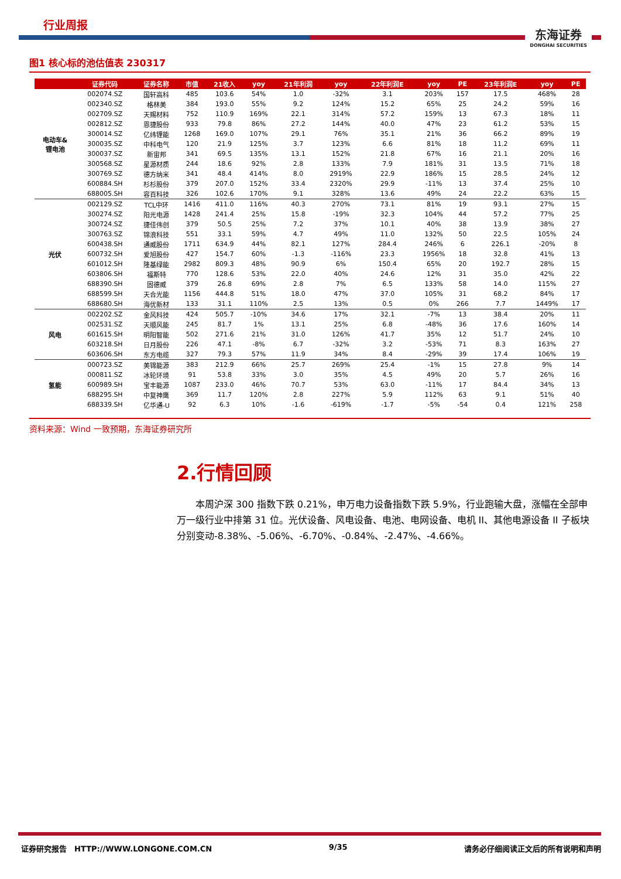行业周报
东海证券
DONGHAI SECURITIES
图1 核心标的池估值表 230317
| | 证券代码 | 证券名称 | 市值 | 21收入 | yoy | 21年利润 | yoy | 22年利润E | yoy | PE | 23年利润E | yoy | PE |
| --- | --- | --- | --- | --- | --- | --- | --- | --- | --- | --- | --- | --- | --- |
| 电动车& 锂电池 | 002074.SZ | 国轩高科 | 485 | 103.6 | 54% | 1.0 | -32% | 3.1 | 203% | 157 | 17.5 | 468% | 28 |
| | 002340.SZ | 格林美 | 384 | 193.0 | 55% | 9.2 | 124% | 15.2 | 65% | 25 | 24.2 | 59% | 16 |
| | 002709.SZ | 天赐材料 | 752 | 110.9 | 169% | 22.1 | 314% | 57.2 | 159% | 13 | 67.3 | 18% | 11 |
| | 002812.SZ | 恩捷股份 | 933 | 79.8 | 86% | 27.2 | 144% | 40.0 | 47% | 23 | 61.2 | 53% | 15 |
| | 300014.SZ | 亿纬锂能 | 1268 | 169.0 | 107% | 29.1 | 76% | 35.1 | 21% | 36 | 66.2 | 89% | 19 |
| | 300035.SZ | 中科电气 | 120 | 21.9 | 125% | 3.7 | 123% | 6.6 | 81% | 18 | 11.2 | 69% | 11 |
| | 300037.SZ | 新宙邦 | 341 | 69.5 | 135% | 13.1 | 152% | 21.8 | 67% | 16 | 21.1 | 20% | 16 |
| | 300568.SZ | 星源材质 | 244 | 18.6 | 92% | 2.8 | 133% | 7.9 | 181% | 31 | 13.5 | 71% | 18 |
| | 300769.SZ | 德方纳米 | 341 | 48.4 | 414% | 8.0 | 2919% | 22.9 | 186% | 15 | 28.5 | 24% | 12 |
| | 600884.SH | 杉杉股份 | 379 | 207.0 | 152% | 33.4 | 2320% | 29.9 | -11% | 13 | 37.4 | 25% | 10 |
| | 688005.SH | 容百科技 | 326 | 102.6 | 170% | 9.1 | 328% | 13.6 | 49% | 24 | 22.2 | 63% | 15 |
| 光伏 | 002129.SZ | TCL中环 | 1416 | 411.0 | 116% | 40.3 | 270% | 73.1 | 81% | 19 | 93.1 | 27% | 15 |
| | 300274.SZ | 阳光电源 | 1428 | 241.4 | 25% | 15.8 | -19% | 32.3 | 104% | 44 | 57.2 | 77% | 25 |
| | 300724.SZ | 捷佳伟创 | 379 | 50.5 | 25% | 7.2 | 37% | 10.1 | 40% | 38 | 13.9 | 38% | 27 |
| | 300763.SZ | 锦浪科技 | 551 | 33.1 | 59% | 4.7 | 49% | 11.0 | 132% | 50 | 22.5 | 105% | 24 |
| | 600438.SH | 通威股份 | 1711 | 634.9 | 44% | 82.1 | 127% | 284.4 | 246% | 6 | 226.1 | -20% | 8 |
| | 600732.SH | 爱旭股份 | 427 | 154.7 | 60% | -1.3 | -116% | 23.3 | 1956% | 18 | 32.8 | 41% | 13 |
| | 601012.SH | 隆基绿能 | 2982 | 809.3 | 48% | 90.9 | 6% | 150.4 | 65% | 20 | 192.7 | 28% | 15 |
| | 603806.SH | 福斯特 | 770 | 128.6 | 53% | 22.0 | 40% | 24.6 | 12% | 31 | 35.0 | 42% | 22 |
| | 688390.SH | 固德威 | 379 | 26.8 | 69% | 2.8 | 7% | 6.5 | 133% | 58 | 14.0 | 115% | 27 |
| | 688599.SH | 天合光能 | 1156 | 444.8 | 51% | 18.0 | 47% | 37.0 | 105% | 31 | 68.2 | 84% | 17 |
| | 688680.SH | 海优新材 | 133 | 31.1 | 110% | 2.5 | 13% | 0.5 | 0% | 266 | 7.7 | 1449% | 17 |
| 风电 | 002202.SZ | 金风科技 | 424 | 505.7 | -10% | 34.6 | 17% | 32.1 | -7% | 13 | 38.4 | 20% | 11 |
| | 002531.SZ | 天顺风能 | 245 | 81.7 | 1% | 13.1 | 25% | 6.8 | -48% | 36 | 17.6 | 160% | 14 |
| | 601615.SH | 明阳智能 | 502 | 271.6 | 21% | 31.0 | 126% | 41.7 | 35% | 12 | 51.7 | 24% | 10 |
| | 603218.SH | 日月股份 | 226 | 47.1 | -8% | 6.7 | -32% | 3.2 | -53% | 71 | 8.3 | 163% | 27 |
| | 603606.SH | 东方电缆 | 327 | 79.3 | 57% | 11.9 | 34% | 8.4 | -29% | 39 | 17.4 | 106% | 19 |
| 氢能 | 000723.SZ | 美锦能源 | 383 | 212.9 | 66% | 25.7 | 269% | 25.4 | -1% | 15 | 27.8 | 9% | 14 |
| | 000811.SZ | 冰轮环境 | 91 | 53.8 | 33% | 3.0 | 35% | 4.5 | 49% | 20 | 5.7 | 26% | 16 |
| | 600989.SH | 宝丰能源 | 1087 | 233.0 | 46% | 70.7 | 53% | 63.0 | -11% | 17 | 84.4 | 34% | 13 |
| | 688295.SH | 中复神鹰 | 369 | 11.7 | 120% | 2.8 | 227% | 5.9 | 112% | 63 | 9.1 | 51% | 40 |
| | 688339.SH | 亿华通-U | 92 | 6.3 | 10% | -1.6 | -619% | -1.7 | -5% | -54 | 0.4 | 121% | 258 |
资料来源：Wind 一致预期，东海证券研究所
2.行情回顾
本周沪深 300 指数下跌 0.21%，申万电力设备指数下跌 5.9%，行业跑输大盘，涨幅在全部申万一级行业中排第 31 位。光伏设备、风电设备、电池、电网设备、电机 II、其他电源设备 II 子板块分别变动-8.38%、-5.06%、-6.70%、-0.84%、-2.47%、-4.66%。
证券研究报告 HTTP://WWW.LONGONE.COM.CN 9/35 请务必仔细阅读正文后的所有说明和声明